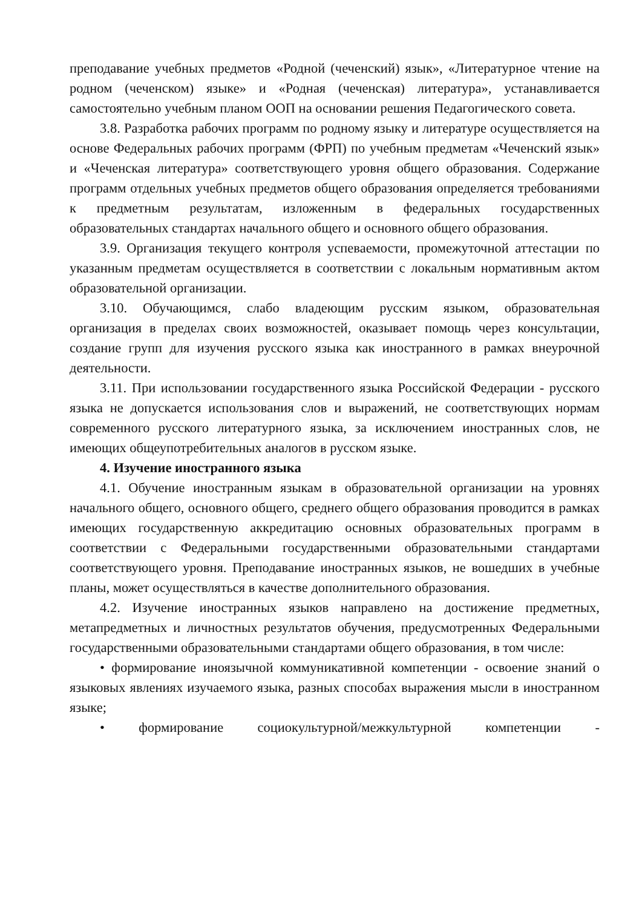преподавание учебных предметов «Родной (чеченский) язык», «Литературное чтение на родном (чеченском) языке» и «Родная (чеченская) литература», устанавливается самостоятельно учебным планом ООП на основании решения Педагогического совета.
3.8. Разработка рабочих программ по родному языку и литературе осуществляется на основе Федеральных рабочих программ (ФРП) по учебным предметам «Чеченский язык» и «Чеченская литература» соответствующего уровня общего образования. Содержание программ отдельных учебных предметов общего образования определяется требованиями к предметным результатам, изложенным в федеральных государственных образовательных стандартах начального общего и основного общего образования.
3.9. Организация текущего контроля успеваемости, промежуточной аттестации по указанным предметам осуществляется в соответствии с локальным нормативным актом образовательной организации.
3.10. Обучающимся, слабо владеющим русским языком, образовательная организация в пределах своих возможностей, оказывает помощь через консультации, создание групп для изучения русского языка как иностранного в рамках внеурочной деятельности.
3.11. При использовании государственного языка Российской Федерации - русского языка не допускается использования слов и выражений, не соответствующих нормам современного русского литературного языка, за исключением иностранных слов, не имеющих общеупотребительных аналогов в русском языке.
4. Изучение иностранного языка
4.1. Обучение иностранным языкам в образовательной организации на уровнях начального общего, основного общего, среднего общего образования проводится в рамках имеющих государственную аккредитацию основных образовательных программ в соответствии с Федеральными государственными образовательными стандартами соответствующего уровня. Преподавание иностранных языков, не вошедших в учебные планы, может осуществляться в качестве дополнительного образования.
4.2. Изучение иностранных языков направлено на достижение предметных, метапредметных и личностных результатов обучения, предусмотренных Федеральными государственными образовательными стандартами общего образования, в том числе:
• формирование иноязычной коммуникативной компетенции - освоение знаний о языковых явлениях изучаемого языка, разных способах выражения мысли в иностранном языке;
• формирование социокультурной/межкультурной компетенции -